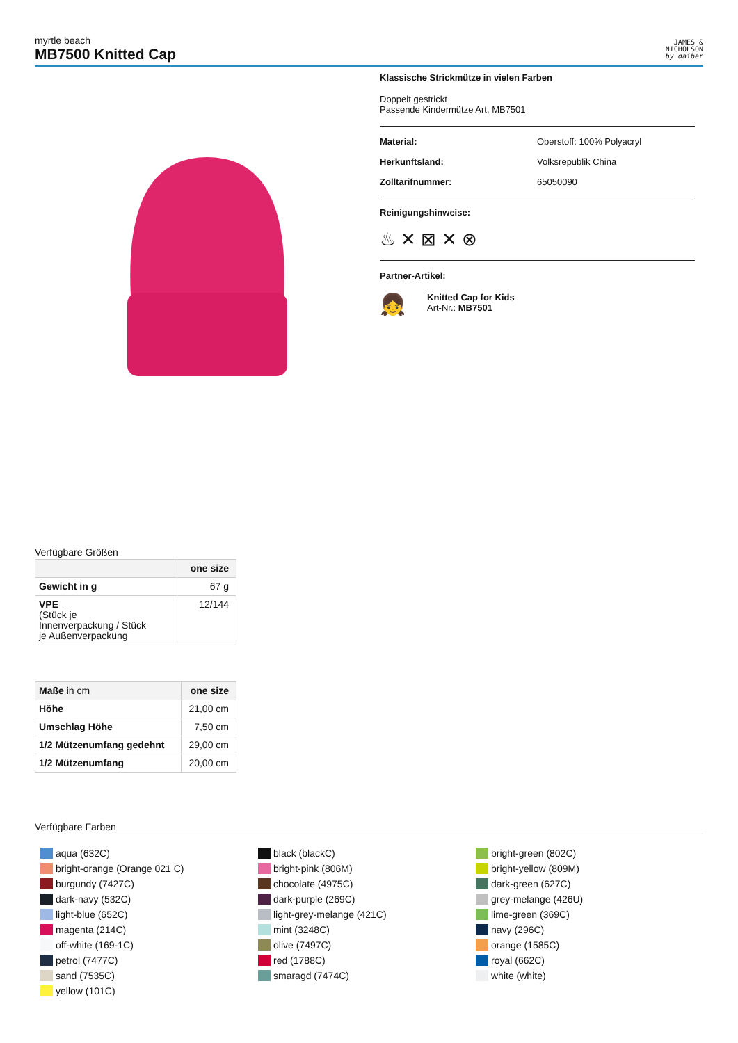myrtle beach
MB7500 Knitted Cap
JAMES &
NICHOLSON
by daiber
Klassische Strickmütze in vielen Farben
Doppelt gestrickt
Passende Kindermütze Art. MB7501
Material: Oberstoff: 100% Polyacryl
Herkunftsland: Volksrepublik China
Zolltarifnummer: 65050090
Reinigungshinweise:
♨ ✕ ⊠ ✕ ⊗
Partner-Artikel:
👧
Knitted Cap for Kids
Art-Nr.: MB7501
Verfügbare Größen
| | one size |
| Gewicht in g | 67 g |
| VPE (Stück je Innenverpackung / Stück je Außenverpackung | 12/144 |
| Maße in cm | one size |
| Höhe | 21,00 cm |
| Umschlag Höhe | 7,50 cm |
| 1/2 Mützenumfang gedehnt | 29,00 cm |
| 1/2 Mützenumfang | 20,00 cm |
Verfügbare Farben
aqua (632C)
bright-orange (Orange 021 C)
burgundy (7427C)
dark-navy (532C)
light-blue (652C)
magenta (214C)
off-white (169-1C)
petrol (7477C)
sand (7535C)
yellow (101C)
black (blackC)
bright-pink (806M)
chocolate (4975C)
dark-purple (269C)
light-grey-melange (421C)
mint (3248C)
olive (7497C)
red (1788C)
smaragd (7474C)
bright-green (802C)
bright-yellow (809M)
dark-green (627C)
grey-melange (426U)
lime-green (369C)
navy (296C)
orange (1585C)
royal (662C)
white (white)